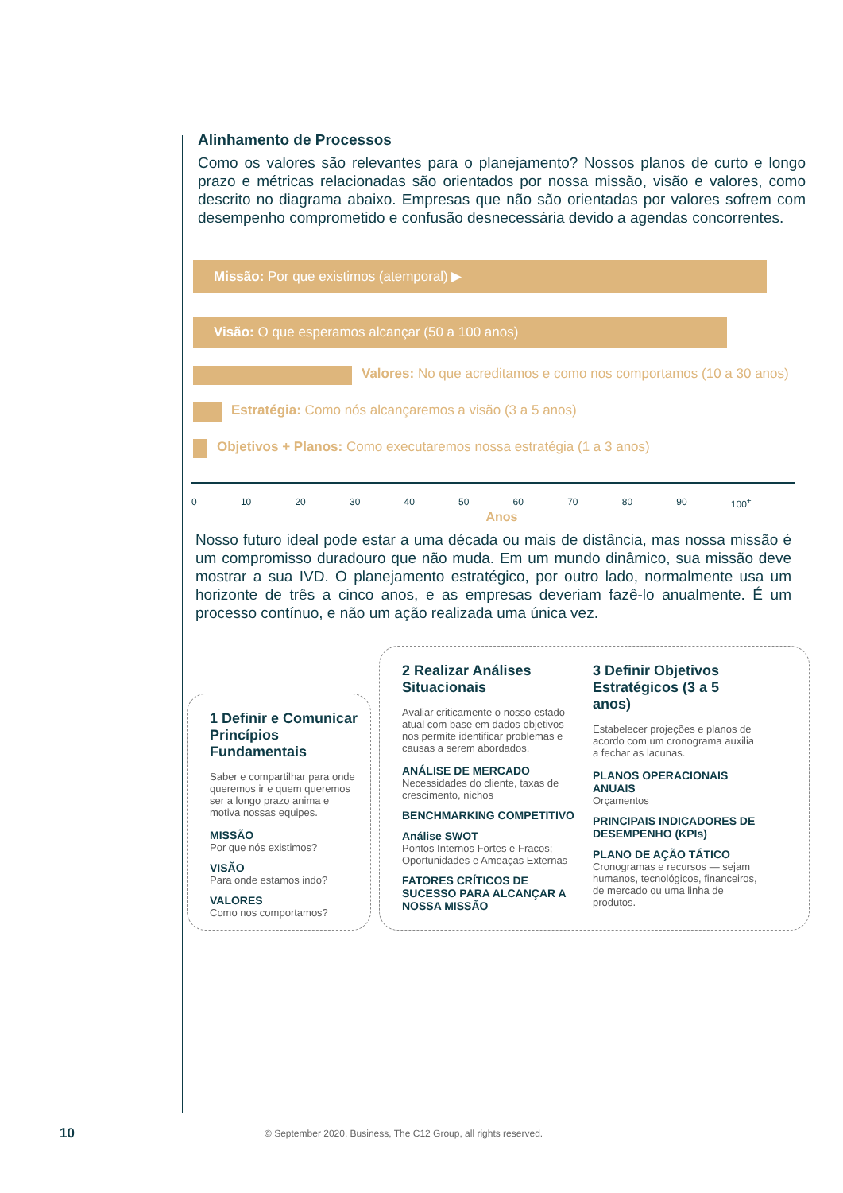Alinhamento de Processos
Como os valores são relevantes para o planejamento? Nossos planos de curto e longo prazo e métricas relacionadas são orientados por nossa missão, visão e valores, como descrito no diagrama abaixo. Empresas que não são orientadas por valores sofrem com desempenho comprometido e confusão desnecessária devido a agendas concorrentes.
Missão: Por que existimos (atemporal) ▶
Visão: O que esperamos alcançar (50 a 100 anos)
Valores: No que acreditamos e como nos comportamos (10 a 30 anos)
Estratégia: Como nós alcançaremos a visão (3 a 5 anos)
Objetivos + Planos: Como executaremos nossa estratégia (1 a 3 anos)
0 10 20 30 40 50 60 70 80 90 100<sup>+</sup>
Anos
Nosso futuro ideal pode estar a uma década ou mais de distância, mas nossa missão é um compromisso duradouro que não muda. Em um mundo dinâmico, sua missão deve mostrar a sua IVD. O planejamento estratégico, por outro lado, normalmente usa um horizonte de três a cinco anos, e as empresas deveriam fazê-lo anualmente. É um processo contínuo, e não um ação realizada uma única vez.
1 Definir e Comunicar Princípios Fundamentais
Saber e compartilhar para onde queremos ir e quem queremos ser a longo prazo anima e motiva nossas equipes.
MISSÃO
Por que nós existimos?
VISÃO
Para onde estamos indo?
VALORES
Como nos comportamos?
2 Realizar Análises Situacionais
Avaliar criticamente o nosso estado atual com base em dados objetivos nos permite identificar problemas e causas a serem abordados.
ANÁLISE DE MERCADO
Necessidades do cliente, taxas de crescimento, nichos
BENCHMARKING COMPETITIVO
Análise SWOT
Pontos Internos Fortes e Fracos; Oportunidades e Ameaças Externas
FATORES CRÍTICOS DE SUCESSO PARA ALCANÇAR A NOSSA MISSÃO
3 Definir Objetivos Estratégicos (3 a 5 anos)
Estabelecer projeções e planos de acordo com um cronograma auxilia a fechar as lacunas.
PLANOS OPERACIONAIS ANUAIS
Orçamentos
PRINCIPAIS INDICADORES DE DESEMPENHO (KPIs)
PLANO DE AÇÃO TÁTICO
Cronogramas e recursos — sejam humanos, tecnológicos, financeiros, de mercado ou uma linha de produtos.
10
© September 2020, Business, The C12 Group, all rights reserved.